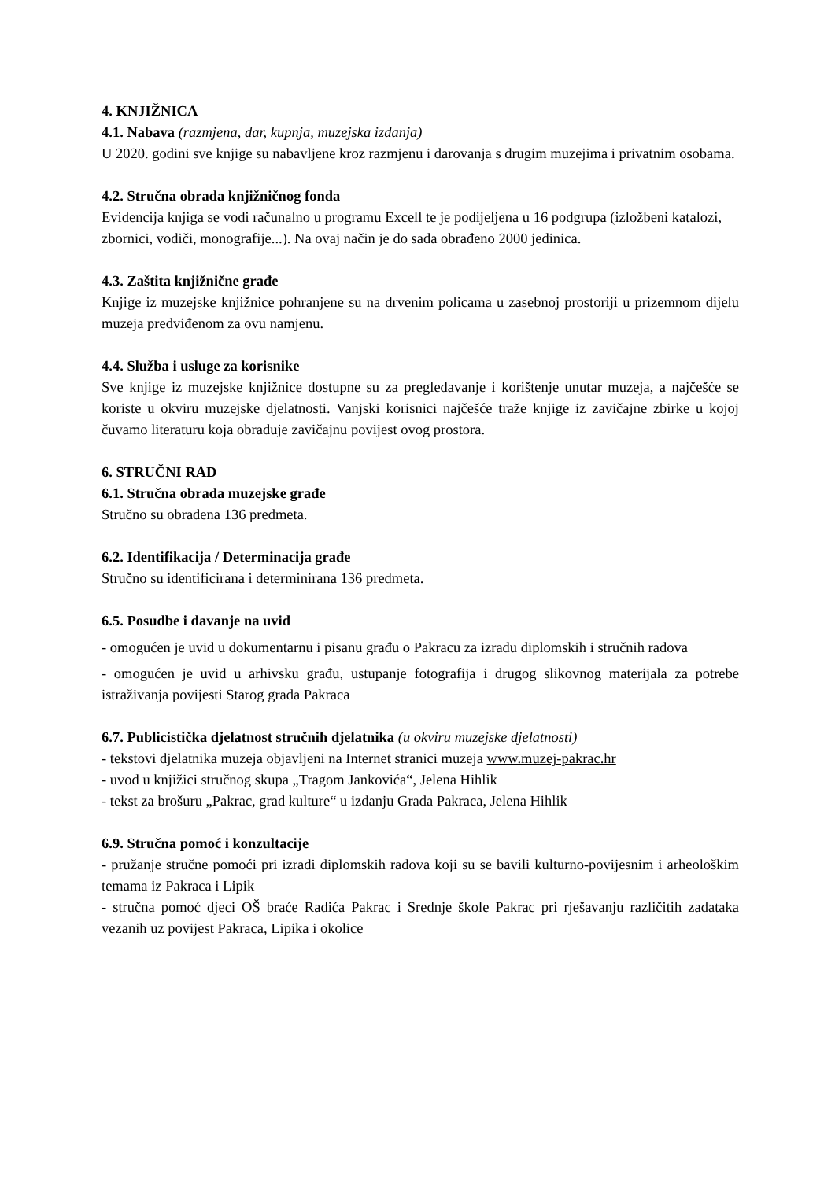4. KNJIŽNICA
4.1. Nabava (razmjena, dar, kupnja, muzejska izdanja)
U 2020. godini sve knjige su nabavljene kroz razmjenu i darovanja s drugim muzejima i privatnim osobama.
4.2. Stručna obrada knjižničnog fonda
Evidencija knjiga se vodi računalno u programu Excell te je podijeljena u 16 podgrupa (izložbeni katalozi, zbornici, vodiči, monografije...). Na ovaj način je do sada obrađeno 2000 jedinica.
4.3. Zaštita knjižnične građe
Knjige iz muzejske knjižnice pohranjene su na drvenim policama u zasebnoj prostoriji u prizemnom dijelu muzeja predviđenom za ovu namjenu.
4.4. Služba i usluge za korisnike
Sve knjige iz muzejske knjižnice dostupne su za pregledavanje i korištenje unutar muzeja, a najčešće se koriste u okviru muzejske djelatnosti. Vanjski korisnici najčešće traže knjige iz zavičajne zbirke u kojoj čuvamo literaturu koja obrađuje zavičajnu povijest ovog prostora.
6. STRUČNI RAD
6.1. Stručna obrada muzejske građe
Stručno su obrađena 136 predmeta.
6.2. Identifikacija / Determinacija građe
Stručno su identificirana i determinirana 136 predmeta.
6.5. Posudbe i davanje na uvid
- omogućen je uvid u dokumentarnu i pisanu građu o Pakracu za izradu diplomskih i stručnih radova
- omogućen je uvid u arhivsku građu, ustupanje fotografija i drugog slikovnog materijala za potrebe istraživanja povijesti Starog grada Pakraca
6.7. Publicistička djelatnost stručnih djelatnika (u okviru muzejske djelatnosti)
- tekstovi djelatnika muzeja objavljeni na Internet stranici muzeja www.muzej-pakrac.hr
- uvod u knjižici stručnog skupa „Tragom Jankovića“, Jelena Hihlik
- tekst za brošuru „Pakrac, grad kulture“ u izdanju Grada Pakraca, Jelena Hihlik
6.9. Stručna pomoć i konzultacije
- pružanje stručne pomoći pri izradi diplomskih radova koji su se bavili kulturno-povijesnim i arheološkim temama iz Pakraca i Lipik
- stručna pomoć djeci OŠ braće Radića Pakrac i Srednje škole Pakrac pri rješavanju različitih zadataka vezanih uz povijest Pakraca, Lipika i okolice